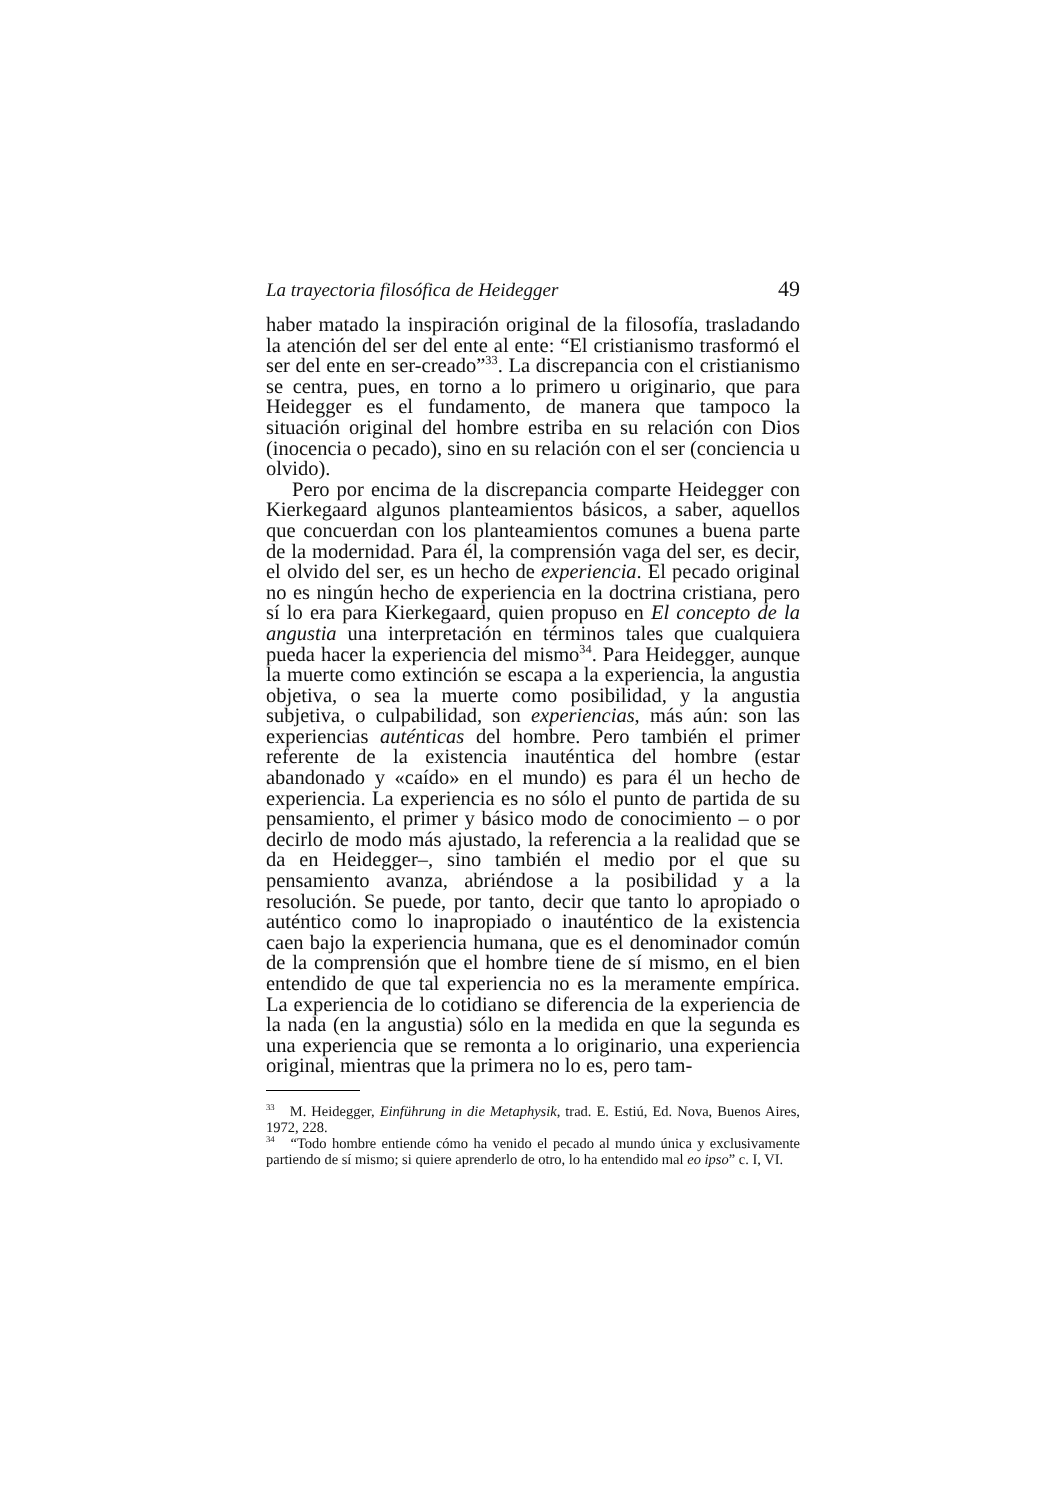La trayectoria filosófica de Heidegger 49
haber matado la inspiración original de la filosofía, trasladando la atención del ser del ente al ente: “El cristianismo trasformó el ser del ente en ser-creado”<sup>33</sup>. La discrepancia con el cristianismo se centra, pues, en torno a lo primero u originario, que para Heidegger es el fundamento, de manera que tampoco la situación original del hombre estriba en su relación con Dios (inocencia o pecado), sino en su relación con el ser (conciencia u olvido).
Pero por encima de la discrepancia comparte Heidegger con Kierkegaard algunos planteamientos básicos, a saber, aquellos que concuerdan con los planteamientos comunes a buena parte de la modernidad. Para él, la comprensión vaga del ser, es decir, el olvido del ser, es un hecho de experiencia. El pecado original no es ningún hecho de experiencia en la doctrina cristiana, pero sí lo era para Kierkegaard, quien propuso en El concepto de la angustia una interpretación en términos tales que cualquiera pueda hacer la experiencia del mismo<sup>34</sup>. Para Heidegger, aunque la muerte como extinción se escapa a la experiencia, la angustia objetiva, o sea la muerte como posibilidad, y la angustia subjetiva, o culpabilidad, son experiencias, más aún: son las experiencias auténticas del hombre. Pero también el primer referente de la existencia inauténtica del hombre (estar abandonado y «caído» en el mundo) es para él un hecho de experiencia. La experiencia es no sólo el punto de partida de su pensamiento, el primer y básico modo de conocimiento – o por decirlo de modo más ajustado, la referencia a la realidad que se da en Heidegger–, sino también el medio por el que su pensamiento avanza, abriéndose a la posibilidad y a la resolución. Se puede, por tanto, decir que tanto lo apropiado o auténtico como lo inapropiado o inauténtico de la existencia caen bajo la experiencia humana, que es el denominador común de la comprensión que el hombre tiene de sí mismo, en el bien entendido de que tal experiencia no es la meramente empírica. La experiencia de lo cotidiano se diferencia de la experiencia de la nada (en la angustia) sólo en la medida en que la segunda es una experiencia que se remonta a lo originario, una experiencia original, mientras que la primera no lo es, pero tam-
<sup>33</sup> M. Heidegger, Einführung in die Metaphysik, trad. E. Estiú, Ed. Nova, Buenos Aires, 1972, 228.
<sup>34</sup> “Todo hombre entiende cómo ha venido el pecado al mundo única y exclusivamente partiendo de sí mismo; si quiere aprenderlo de otro, lo ha entendido mal eo ipso” c. I, VI.